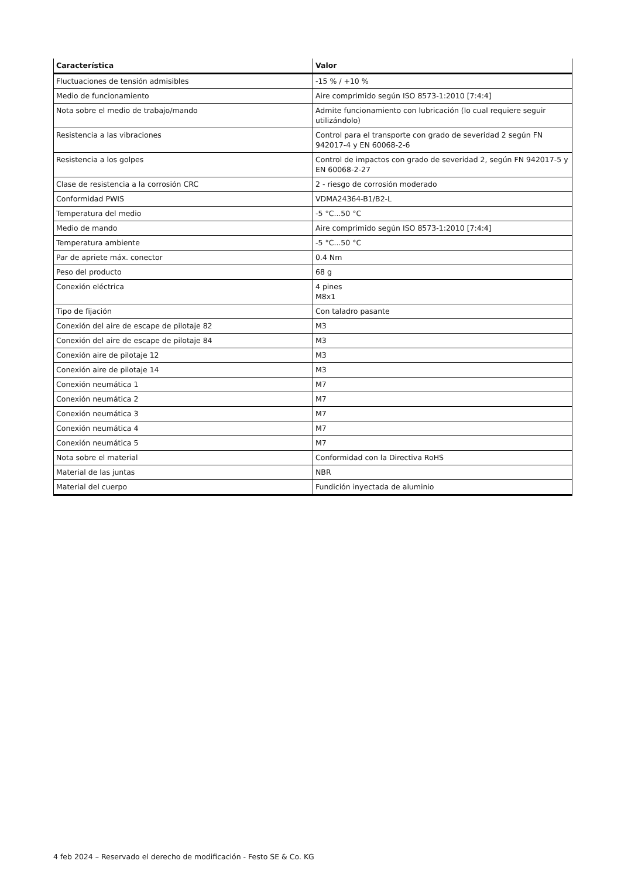| Característica | Valor |
| --- | --- |
| Fluctuaciones de tensión admisibles | -15 % / +10 % |
| Medio de funcionamiento | Aire comprimido según ISO 8573-1:2010 [7:4:4] |
| Nota sobre el medio de trabajo/mando | Admite funcionamiento con lubricación (lo cual requiere seguir utilizándolo) |
| Resistencia a las vibraciones | Control para el transporte con grado de severidad 2 según FN 942017-4 y EN 60068-2-6 |
| Resistencia a los golpes | Control de impactos con grado de severidad 2, según FN 942017-5 y EN 60068-2-27 |
| Clase de resistencia a la corrosión CRC | 2 - riesgo de corrosión moderado |
| Conformidad PWIS | VDMA24364-B1/B2-L |
| Temperatura del medio | -5 °C...50 °C |
| Medio de mando | Aire comprimido según ISO 8573-1:2010 [7:4:4] |
| Temperatura ambiente | -5 °C...50 °C |
| Par de apriete máx. conector | 0.4 Nm |
| Peso del producto | 68 g |
| Conexión eléctrica | 4 pines M8x1 |
| Tipo de fijación | Con taladro pasante |
| Conexión del aire de escape de pilotaje 82 | M3 |
| Conexión del aire de escape de pilotaje 84 | M3 |
| Conexión aire de pilotaje 12 | M3 |
| Conexión aire de pilotaje 14 | M3 |
| Conexión neumática 1 | M7 |
| Conexión neumática 2 | M7 |
| Conexión neumática 3 | M7 |
| Conexión neumática 4 | M7 |
| Conexión neumática 5 | M7 |
| Nota sobre el material | Conformidad con la Directiva RoHS |
| Material de las juntas | NBR |
| Material del cuerpo | Fundición inyectada de aluminio |
4 feb 2024 – Reservado el derecho de modificación - Festo SE & Co. KG